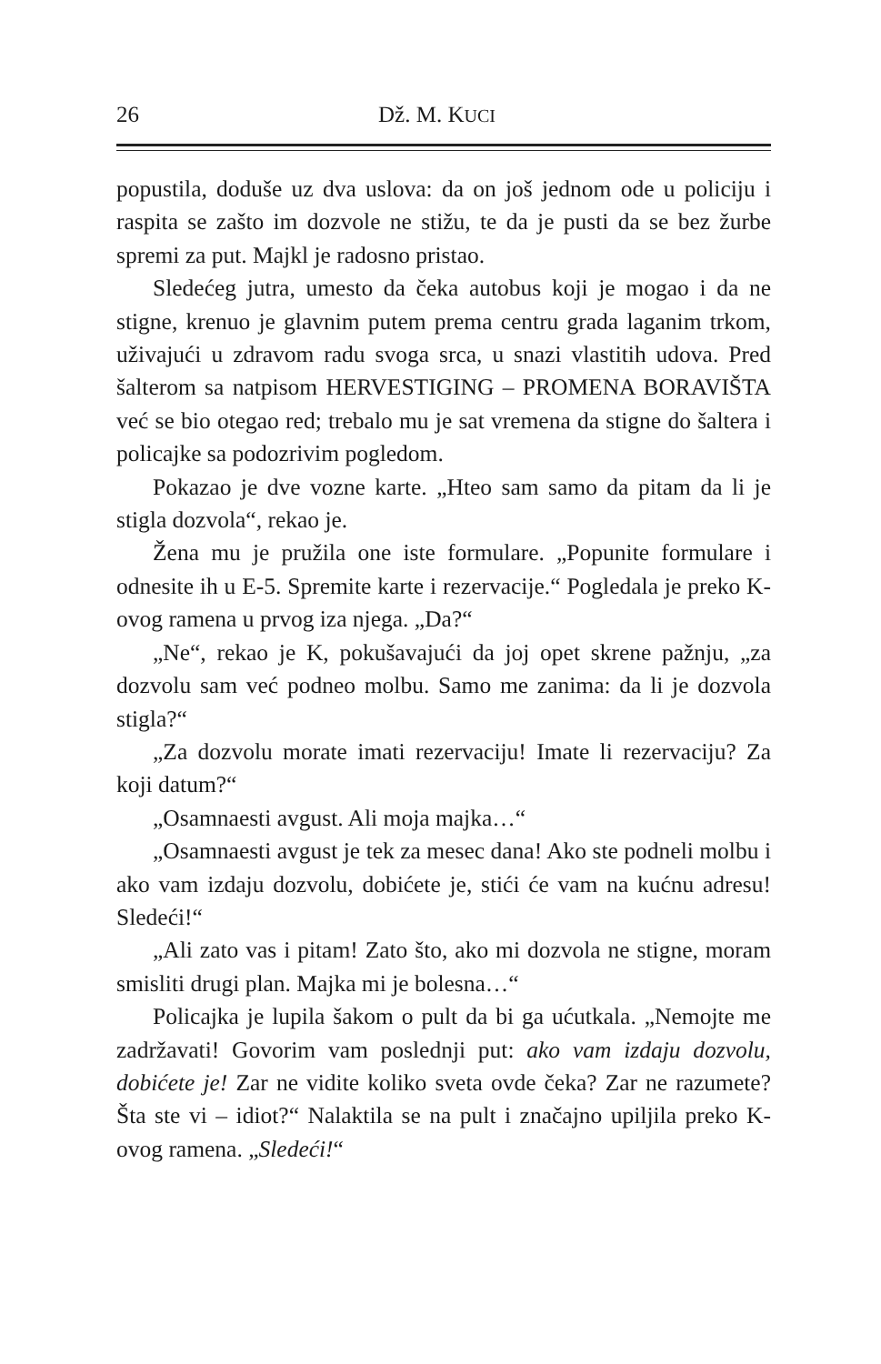26 Dž. M. KUCI
popustila, doduše uz dva uslova: da on još jednom ode u policiju i raspita se zašto im dozvole ne stižu, te da je pusti da se bez žurbe spremi za put. Majkl je radosno pristao.
Sledećeg jutra, umesto da čeka autobus koji je mogao i da ne stigne, krenuo je glavnim putem prema centru grada laganim trkom, uživajući u zdravom radu svoga srca, u snazi vlastitih udova. Pred šalterom sa natpisom HERVESTIGING – PROMENA BORAVIŠTA već se bio otegao red; trebalo mu je sat vremena da stigne do šaltera i policajke sa podozrivim pogledom.
Pokazao je dve vozne karte. „Hteo sam samo da pitam da li je stigla dozvola“, rekao je.
Žena mu je pružila one iste formulare. „Popunite formulare i odnesite ih u E-5. Spremite karte i rezervacije.“ Pogledala je preko K-ovog ramena u prvog iza njega. „Da?“
„Ne“, rekao je K, pokušavajući da joj opet skrene pažnju, „za dozvolu sam već podneo molbu. Samo me zanima: da li je dozvola stigla?“
„Za dozvolu morate imati rezervaciju! Imate li rezervaciju? Za koji datum?“
„Osamnaesti avgust. Ali moja majka…“
„Osamnaesti avgust je tek za mesec dana! Ako ste podneli molbu i ako vam izdaju dozvolu, dobićete je, stići će vam na kućnu adresu! Sledeći!“
„Ali zato vas i pitam! Zato što, ako mi dozvola ne stigne, moram smisliti drugi plan. Majka mi je bolesna…“
Policajka je lupila šakom o pult da bi ga ućutkala. „Nemojte me zadržavati! Govorim vam poslednji put: ako vam izdaju dozvolu, dobićete je! Zar ne vidite koliko sveta ovde čeka? Zar ne razumete? Šta ste vi – idiot?“ Nalaktila se na pult i značajno upiljila preko K-ovog ramena. „Sledeći!“